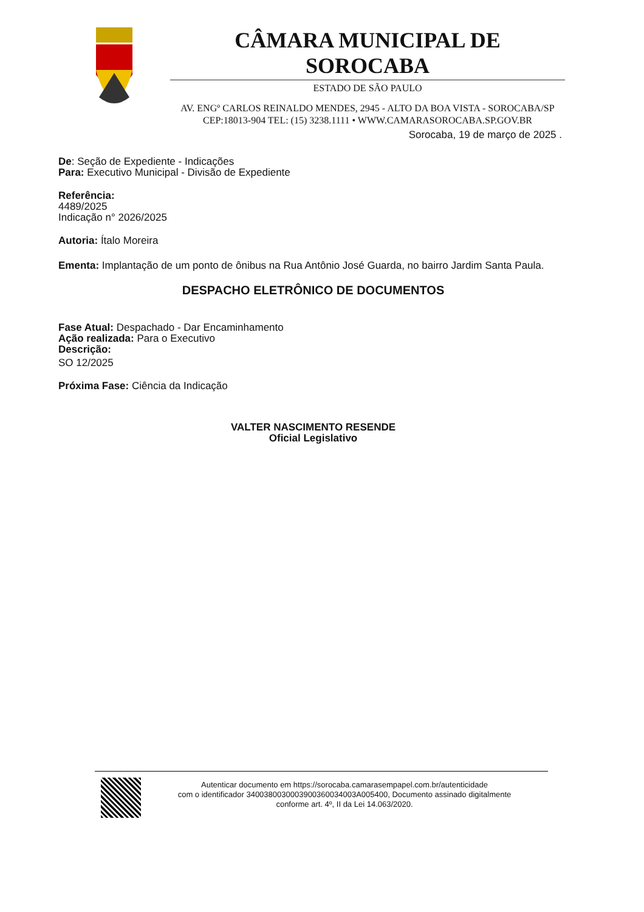CÂMARA MUNICIPAL DE SOROCABA
ESTADO DE SÃO PAULO
AV. ENGº CARLOS REINALDO MENDES, 2945 - ALTO DA BOA VISTA - SOROCABA/SP
CEP:18013-904 TEL: (15) 3238.1111 • WWW.CAMARASOROCABA.SP.GOV.BR
Sorocaba, 19 de março de 2025 .
De: Seção de Expediente - Indicações
Para: Executivo Municipal - Divisão de Expediente
Referência:
4489/2025
Indicação n° 2026/2025
Autoria: Ítalo Moreira
Ementa: Implantação de um ponto de ônibus na Rua Antônio José Guarda, no bairro Jardim Santa Paula.
DESPACHO ELETRÔNICO DE DOCUMENTOS
Fase Atual: Despachado - Dar Encaminhamento
Ação realizada: Para o Executivo
Descrição:
SO 12/2025
Próxima Fase: Ciência da Indicação
VALTER NASCIMENTO RESENDE
Oficial Legislativo
Autenticar documento em https://sorocaba.camarasempapel.com.br/autenticidade
com o identificador 3400380030003900360034003A005400, Documento assinado digitalmente
conforme art. 4º, II da Lei 14.063/2020.